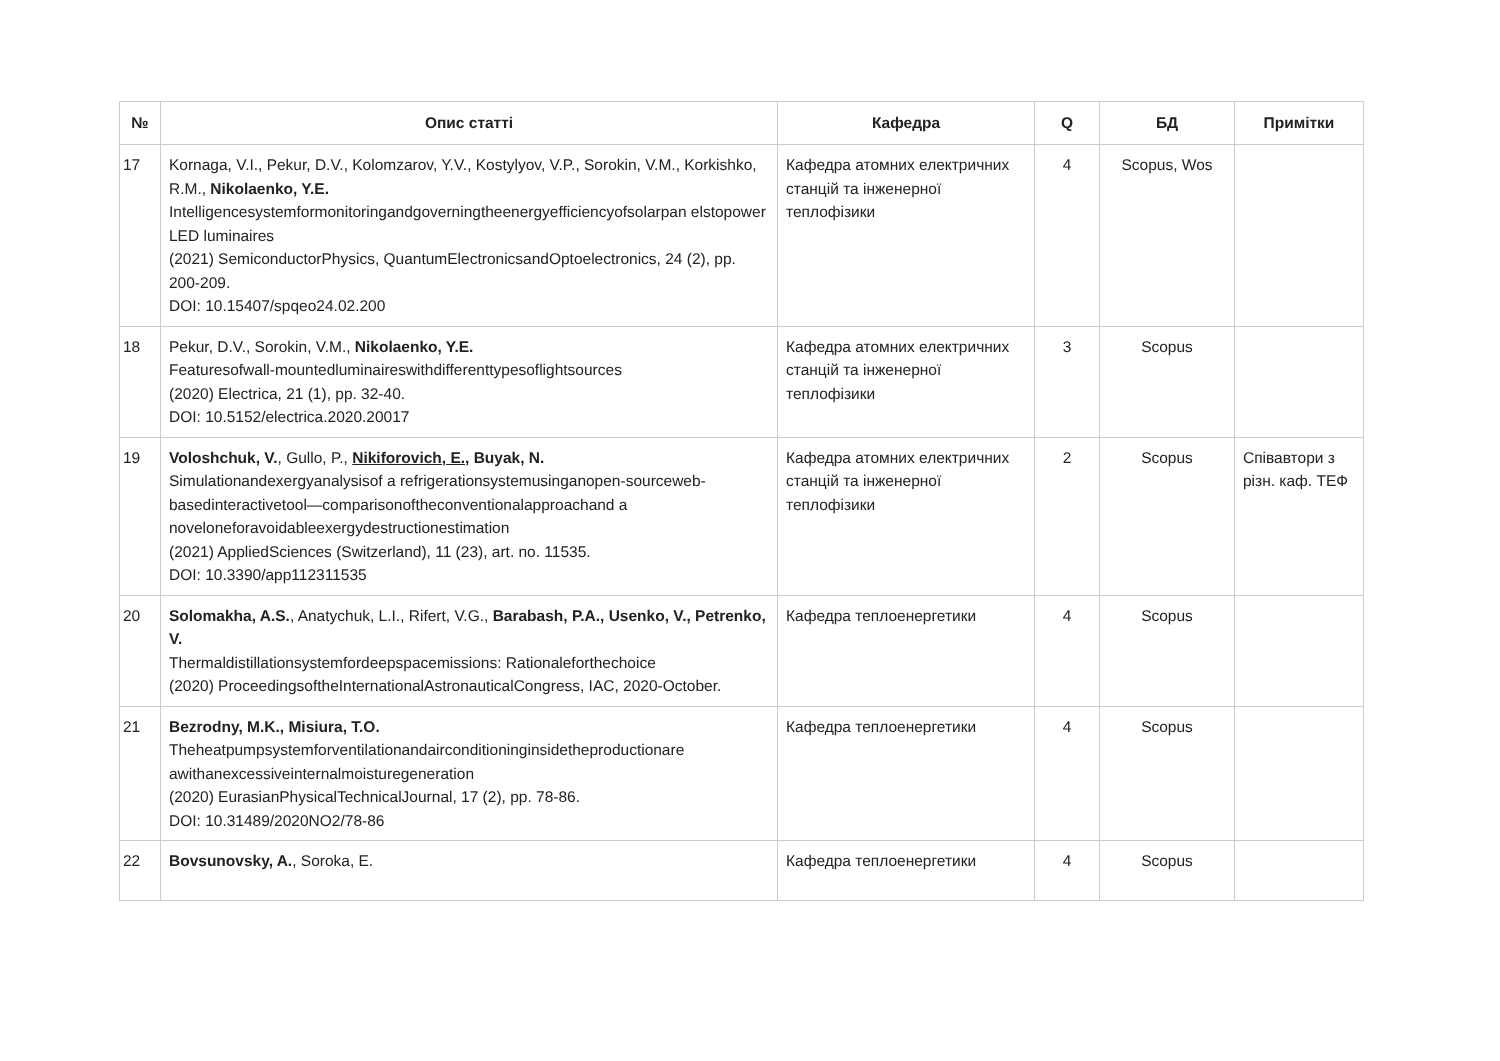| № | Опис статті | Кафедра | Q | БД | Примітки |
| --- | --- | --- | --- | --- | --- |
| 17 | Kornaga, V.I., Pekur, D.V., Kolomzarov, Y.V., Kostylyov, V.P., Sorokin, V.M., Korkishko, R.M., Nikolaenko, Y.E. Intelligencesystemformonitoringandgoverningtheenergyefficiencyofsolarpan elstopower LED luminaires (2021) SemiconductorPhysics, QuantumElectronicsandOptoelectronics, 24 (2), pp. 200-209. DOI: 10.15407/spqeo24.02.200 | Кафедра атомних електричних станцій та інженерної теплофізики | 4 | Scopus, Wos | |
| 18 | Pekur, D.V., Sorokin, V.M., Nikolaenko, Y.E. Featuresofwall-mountedluminaireswithdifferenttypesoflightsources (2020) Electrica, 21 (1), pp. 32-40. DOI: 10.5152/electrica.2020.20017 | Кафедра атомних електричних станцій та інженерної теплофізики | 3 | Scopus | |
| 19 | Voloshchuk, V. , Gullo, P., Nikiforovich, E. , Buyak, N. Simulationandexergyanalysisof a refrigerationsystemusinganopen-sourceweb-basedinteractivetool—comparisonoftheconventionalapproachand a noveloneforavoidableexergydestructionestimation (2021) AppliedSciences (Switzerland), 11 (23), art. no. 11535. DOI: 10.3390/app112311535 | Кафедра атомних електричних станцій та інженерної теплофізики | 2 | Scopus | Співавтори з різн. каф. ТЕФ |
| 20 | Solomakha, A.S. , Anatychuk, L.I., Rifert, V.G., Barabash, P.A., Usenko, V., Petrenko, V. Thermaldistillationsystemfordeepspacemissions: Rationaleforthechoice (2020) ProceedingsoftheInternationalAstronauticalCongress, IAC, 2020-October. | Кафедра теплоенергетики | 4 | Scopus | |
| 21 | Bezrodny, M.K., Misiura, T.O. Theheatpumpsystemforventilationandairconditioninginsidetheproductionare awithanexcessiveinternalmoisturegeneration (2020) EurasianPhysicalTechnicalJournal, 17 (2), pp. 78-86. DOI: 10.31489/2020NO2/78-86 | Кафедра теплоенергетики | 4 | Scopus | |
| 22 | Bovsunovsky, A. , Soroka, E. | Кафедра теплоенергетики | 4 | Scopus | |